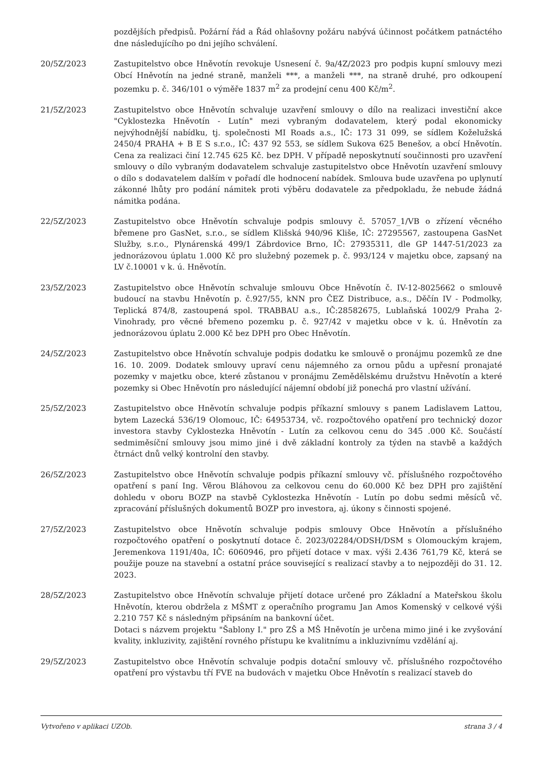pozdějších předpisů. Požární řád a Řád ohlašovny požáru nabývá účinnost počátkem patnáctého dne následujícího po dni jejího schválení.
20/5Z/2023 Zastupitelstvo obce Hněvotín revokuje Usnesení č. 9a/4Z/2023 pro podpis kupní smlouvy mezi Obcí Hněvotín na jedné straně, manželi ***, a manželi ***, na straně druhé, pro odkoupení pozemku p. č. 346/101 o výměře 1837 m<sup>2</sup> za prodejní cenu 400 Kč/m<sup>2</sup>.
21/5Z/2023 Zastupitelstvo obce Hněvotín schvaluje uzavření smlouvy o dílo na realizaci investiční akce "Cyklostezka Hněvotín - Lutín" mezi vybraným dodavatelem, který podal ekonomicky nejvýhodnější nabídku, tj. společnosti MI Roads a.s., IČ: 173 31 099, se sídlem Koželužská 2450/4 PRAHA + B E S s.r.o., IČ: 437 92 553, se sídlem Sukova 625 Benešov, a obcí Hněvotín. Cena za realizaci činí 12.745 625 Kč. bez DPH. V případě neposkytnutí součinnosti pro uzavření smlouvy o dílo vybraným dodavatelem schvaluje zastupitelstvo obce Hněvotín uzavření smlouvy o dílo s dodavatelem dalším v pořadí dle hodnocení nabídek. Smlouva bude uzavřena po uplynutí zákonné lhůty pro podání námitek proti výběru dodavatele za předpokladu, že nebude žádná námitka podána.
22/5Z/2023 Zastupitelstvo obce Hněvotín schvaluje podpis smlouvy č. 57057_1/VB o zřízení věcného břemene pro GasNet, s.r.o., se sídlem Klišská 940/96 Kliše, IČ: 27295567, zastoupena GasNet Služby, s.r.o., Plynárenská 499/1 Zábrdovice Brno, IČ: 27935311, dle GP 1447-51/2023 za jednorázovou úplatu 1.000 Kč pro služebný pozemek p. č. 993/124 v majetku obce, zapsaný na LV č.10001 v k. ú. Hněvotín.
23/5Z/2023 Zastupitelstvo obce Hněvotín schvaluje smlouvu Obce Hněvotín č. IV-12-8025662 o smlouvě budoucí na stavbu Hněvotín p. č.927/55, kNN pro ČEZ Distribuce, a.s., Děčín IV - Podmolky, Teplická 874/8, zastoupená spol. TRABBAU a.s., IČ:28582675, Lublaňská 1002/9 Praha 2-Vinohrady, pro věcné břemeno pozemku p. č. 927/42 v majetku obce v k. ú. Hněvotín za jednorázovou úplatu 2.000 Kč bez DPH pro Obec Hněvotín.
24/5Z/2023 Zastupitelstvo obce Hněvotín schvaluje podpis dodatku ke smlouvě o pronájmu pozemků ze dne 16. 10. 2009. Dodatek smlouvy upraví cenu nájemného za ornou půdu a upřesní pronajaté pozemky v majetku obce, které zůstanou v pronájmu Zemědělskému družstvu Hněvotín a které pozemky si Obec Hněvotín pro následující nájemní období již ponechá pro vlastní užívání.
25/5Z/2023 Zastupitelstvo obce Hněvotín schvaluje podpis příkazní smlouvy s panem Ladislavem Lattou, bytem Lazecká 536/19 Olomouc, IČ: 64953734, vč. rozpočtového opatření pro technický dozor investora stavby Cyklostezka Hněvotín - Lutín za celkovou cenu do 345 .000 Kč. Součástí sedmiměsíční smlouvy jsou mimo jiné i dvě základní kontroly za týden na stavbě a každých čtrnáct dnů velký kontrolní den stavby.
26/5Z/2023 Zastupitelstvo obce Hněvotín schvaluje podpis příkazní smlouvy vč. příslušného rozpočtového opatření s paní Ing. Věrou Bláhovou za celkovou cenu do 60.000 Kč bez DPH pro zajištění dohledu v oboru BOZP na stavbě Cyklostezka Hněvotín - Lutín po dobu sedmi měsíců vč. zpracování příslušných dokumentů BOZP pro investora, aj. úkony s činnosti spojené.
27/5Z/2023 Zastupitelstvo obce Hněvotín schvaluje podpis smlouvy Obce Hněvotín a příslušného rozpočtového opatření o poskytnutí dotace č. 2023/02284/ODSH/DSM s Olomouckým krajem, Jeremenkova 1191/40a, IČ: 6060946, pro přijetí dotace v max. výši 2.436 761,79 Kč, která se použije pouze na stavební a ostatní práce související s realizací stavby a to nejpozději do 31. 12. 2023.
28/5Z/2023 Zastupitelstvo obce Hněvotín schvaluje přijetí dotace určené pro Základní a Mateřskou školu Hněvotín, kterou obdržela z MŠMT z operačního programu Jan Amos Komenský v celkové výši 2.210 757 Kč s následným připsáním na bankovní účet.
Dotaci s názvem projektu "Šablony I." pro ZŠ a MŠ Hněvotín je určena mimo jiné i ke zvyšování kvality, inkluzivity, zajištění rovného přístupu ke kvalitnímu a inkluzivnímu vzdělání aj.
29/5Z/2023 Zastupitelstvo obce Hněvotín schvaluje podpis dotační smlouvy vč. příslušného rozpočtového opatření pro výstavbu tří FVE na budovách v majetku Obce Hněvotín s realizací staveb do
Vytvořeno v aplikaci UZOb. strana 3 / 4